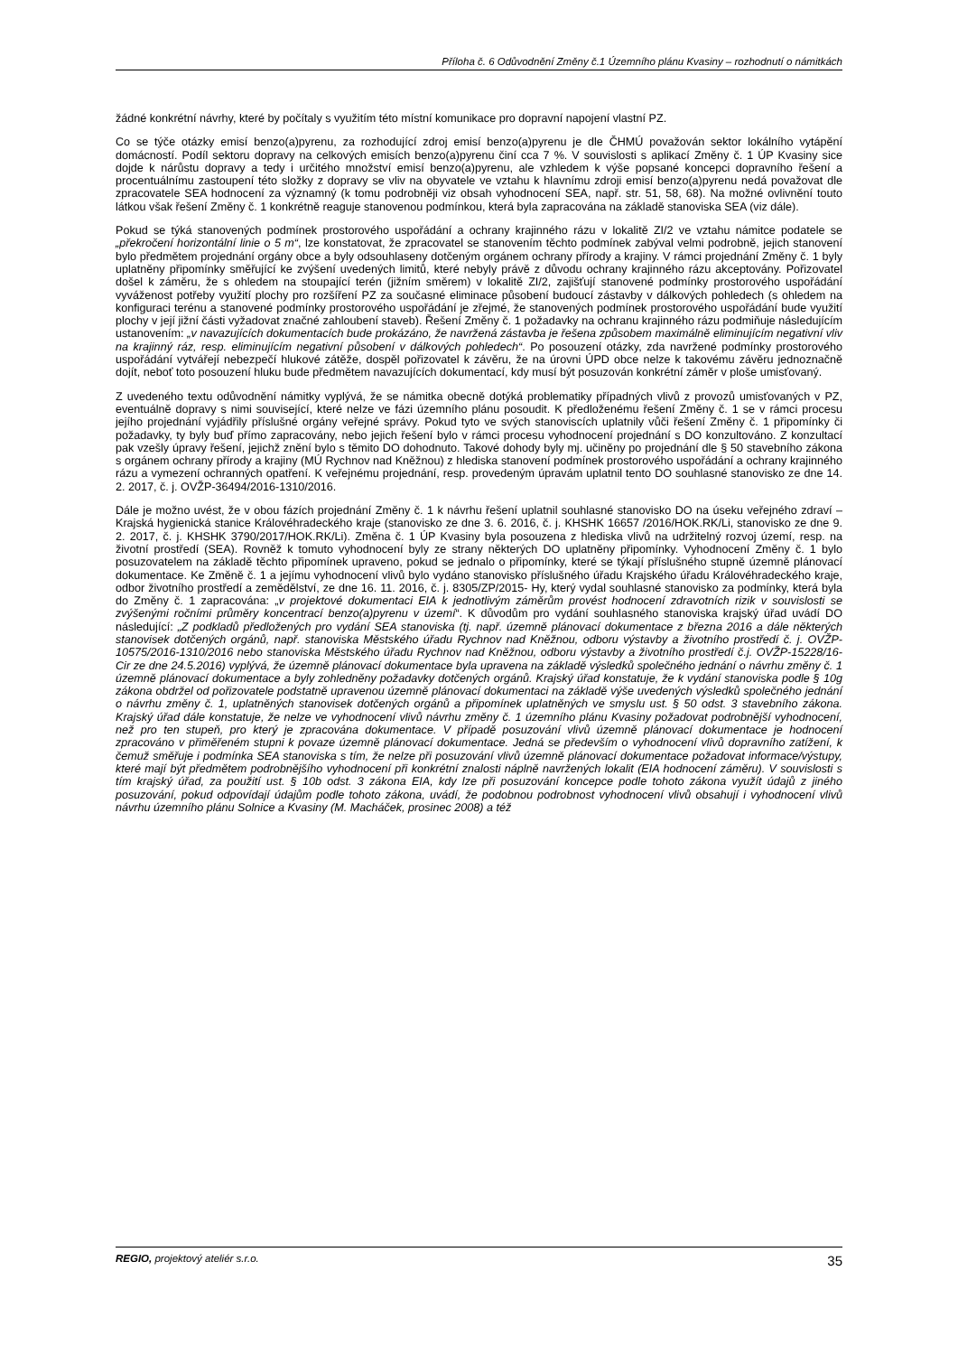Příloha č. 6 Odůvodnění Změny č.1 Územního plánu Kvasiny – rozhodnutí o námitkách
žádné konkrétní návrhy, které by počítaly s využitím této místní komunikace pro dopravní napojení vlastní PZ.
Co se týče otázky emisí benzo(a)pyrenu, za rozhodující zdroj emisí benzo(a)pyrenu je dle ČHMÚ považován sektor lokálního vytápění domácností. Podíl sektoru dopravy na celkových emisích benzo(a)pyrenu činí cca 7 %. V souvislosti s aplikací Změny č. 1 ÚP Kvasiny sice dojde k nárůstu dopravy a tedy i určitého množství emisí benzo(a)pyrenu, ale vzhledem k výše popsané koncepci dopravního řešení a procentuálnímu zastoupení této složky z dopravy se vliv na obyvatele ve vztahu k hlavnímu zdroji emisí benzo(a)pyrenu nedá považovat dle zpracovatele SEA hodnocení za významný (k tomu podrobněji viz obsah vyhodnocení SEA, např. str. 51, 58, 68). Na možné ovlivnění touto látkou však řešení Změny č. 1 konkrétně reaguje stanovenou podmínkou, která byla zapracována na základě stanoviska SEA (viz dále).
Pokud se týká stanovených podmínek prostorového uspořádání a ochrany krajinného rázu v lokalitě ZI/2 ve vztahu námitce podatele se „překročení horizontální linie o 5 m“, lze konstatovat, že zpracovatel se stanovením těchto podmínek zabýval velmi podrobně, jejich stanovení bylo předmětem projednání orgány obce a byly odsouhlaseny dotčeným orgánem ochrany přírody a krajiny. V rámci projednání Změny č. 1 byly uplatněny připomínky směřující ke zvýšení uvedených limitů, které nebyly právě z důvodu ochrany krajinného rázu akceptovány. Pořizovatel došel k záměru, že s ohledem na stoupající terén (jižním směrem) v lokalitě ZI/2, zajišťují stanovené podmínky prostorového uspořádání vyváženost potřeby využití plochy pro rozšíření PZ za současné eliminace působení budoucí zástavby v dálkových pohledech (s ohledem na konfiguraci terénu a stanovené podmínky prostorového uspořádání je zřejmé, že stanovených podmínek prostorového uspořádání bude využití plochy v její jižní části vyžadovat značné zahloubení staveb). Řešení Změny č. 1 požadavky na ochranu krajinného rázu podmiňuje následujícím ustanovením: „v navazujících dokumentacích bude prokázáno, že navržená zástavba je řešena způsobem maximálně eliminujícím negativní vliv na krajinný ráz, resp. eliminujícím negativní působení v dálkových pohledech“. Po posouzení otázky, zda navržené podmínky prostorového uspořádání vytvářejí nebezpečí hlukové zátěže, dospěl pořizovatel k závěru, že na úrovni ÚPD obce nelze k takovému závěru jednoznačně dojít, neboť toto posouzení hluku bude předmětem navazujících dokumentací, kdy musí být posuzován konkrétní záměr v ploše umisťovaný.
Z uvedeného textu odůvodnění námitky vyplývá, že se námitka obecně dotýká problematiky případných vlivů z provozů umisťovaných v PZ, eventuálně dopravy s nimi související, které nelze ve fázi územního plánu posoudit. K předloženému řešení Změny č. 1 se v rámci procesu jejího projednání vyjádřily příslušné orgány veřejné správy. Pokud tyto ve svých stanoviscích uplatnily vůči řešení Změny č. 1 připomínky či požadavky, ty byly buď přímo zapracovány, nebo jejich řešení bylo v rámci procesu vyhodnocení projednání s DO konzultováno. Z konzultací pak vzešly úpravy řešení, jejichž znění bylo s těmito DO dohodnuto. Takové dohody byly mj. učiněny po projednání dle § 50 stavebního zákona s orgánem ochrany přírody a krajiny (MÚ Rychnov nad Kněžnou) z hlediska stanovení podmínek prostorového uspořádání a ochrany krajinného rázu a vymezení ochranných opatření. K veřejnému projednání, resp. provedeným úpravám uplatnil tento DO souhlasné stanovisko ze dne 14. 2. 2017, č. j. OVŽP-36494/2016-1310/2016.
Dále je možno uvést, že v obou fázích projednání Změny č. 1 k návrhu řešení uplatnil souhlasné stanovisko DO na úseku veřejného zdraví – Krajská hygienická stanice Královéhradeckého kraje (stanovisko ze dne 3. 6. 2016, č. j. KHSHK 16657 /2016/HOK.RK/Li, stanovisko ze dne 9. 2. 2017, č. j. KHSHK 3790/2017/HOK.RK/Li). Změna č. 1 ÚP Kvasiny byla posouzena z hlediska vlivů na udržitelný rozvoj území, resp. na životní prostředí (SEA). Rovněž k tomuto vyhodnocení byly ze strany některých DO uplatněny připomínky. Vyhodnocení Změny č. 1 bylo posuzovatelem na základě těchto připomínek upraveno, pokud se jednalo o připomínky, které se týkají příslušného stupně územně plánovací dokumentace. Ke Změně č. 1 a jejímu vyhodnocení vlivů bylo vydáno stanovisko příslušného úřadu Krajského úřadu Královéhradeckého kraje, odbor životního prostředí a zemědělství, ze dne 16. 11. 2016, č. j. 8305/ZP/2015- Hy, který vydal souhlasné stanovisko za podmínky, která byla do Změny č. 1 zapracována: „v projektové dokumentaci EIA k jednotlivým záměrům provést hodnocení zdravotních rizik v souvislosti se zvýšenými ročními průměry koncentrací benzo(a)pyrenu v území“. K důvodům pro vydání souhlasného stanoviska krajský úřad uvádí DO následující: „Z podkladů předložených pro vydání SEA stanoviska (tj. např. územně plánovací dokumentace z března 2016 a dále některých stanovisek dotčených orgánů, např. stanoviska Městského úřadu Rychnov nad Kněžnou, odboru výstavby a životního prostředí č. j. OVŽP-10575/2016-1310/2016 nebo stanoviska Městského úřadu Rychnov nad Kněžnou, odboru výstavby a životního prostředí č.j. OVŽP-15228/16-Cir ze dne 24.5.2016) vyplývá, že územně plánovací dokumentace byla upravena na základě výsledků společného jednání o návrhu změny č. 1 územně plánovací dokumentace a byly zohledněny požadavky dotčených orgánů. Krajský úřad konstatuje, že k vydání stanoviska podle § 10g zákona obdržel od pořizovatele podstatně upravenou územně plánovací dokumentaci na základě výše uvedených výsledků společného jednání o návrhu změny č. 1, uplatněných stanovisek dotčených orgánů a připomínek uplatněných ve smyslu ust. § 50 odst. 3 stavebního zákona. Krajský úřad dále konstatuje, že nelze ve vyhodnocení vlivů návrhu změny č. 1 územního plánu Kvasiny požadovat podrobnější vyhodnocení, než pro ten stupeň, pro který je zpracována dokumentace. V případě posuzování vlivů územně plánovací dokumentace je hodnocení zpracováno v přiměřeném stupni k povaze územně plánovací dokumentace. Jedná se především o vyhodnocení vlivů dopravního zatížení, k čemuž směřuje i podmínka SEA stanoviska s tím, že nelze při posuzování vlivů územně plánovací dokumentace požadovat informace/výstupy, které mají být předmětem podrobnějšího vyhodnocení při konkrétní znalosti náplně navržených lokalit (EIA hodnocení záměru). V souvislosti s tím krajský úřad, za použití ust. § 10b odst. 3 zákona EIA, kdy lze při posuzování koncepce podle tohoto zákona využít údajů z jiného posuzování, pokud odpovídají údajům podle tohoto zákona, uvádí, že podobnou podrobnost vyhodnocení vlivů obsahují i vyhodnocení vlivů návrhu územního plánu Solnice a Kvasiny (M. Macháček, prosinec 2008) a též
REGIO, projektový ateliér s.r.o. 35